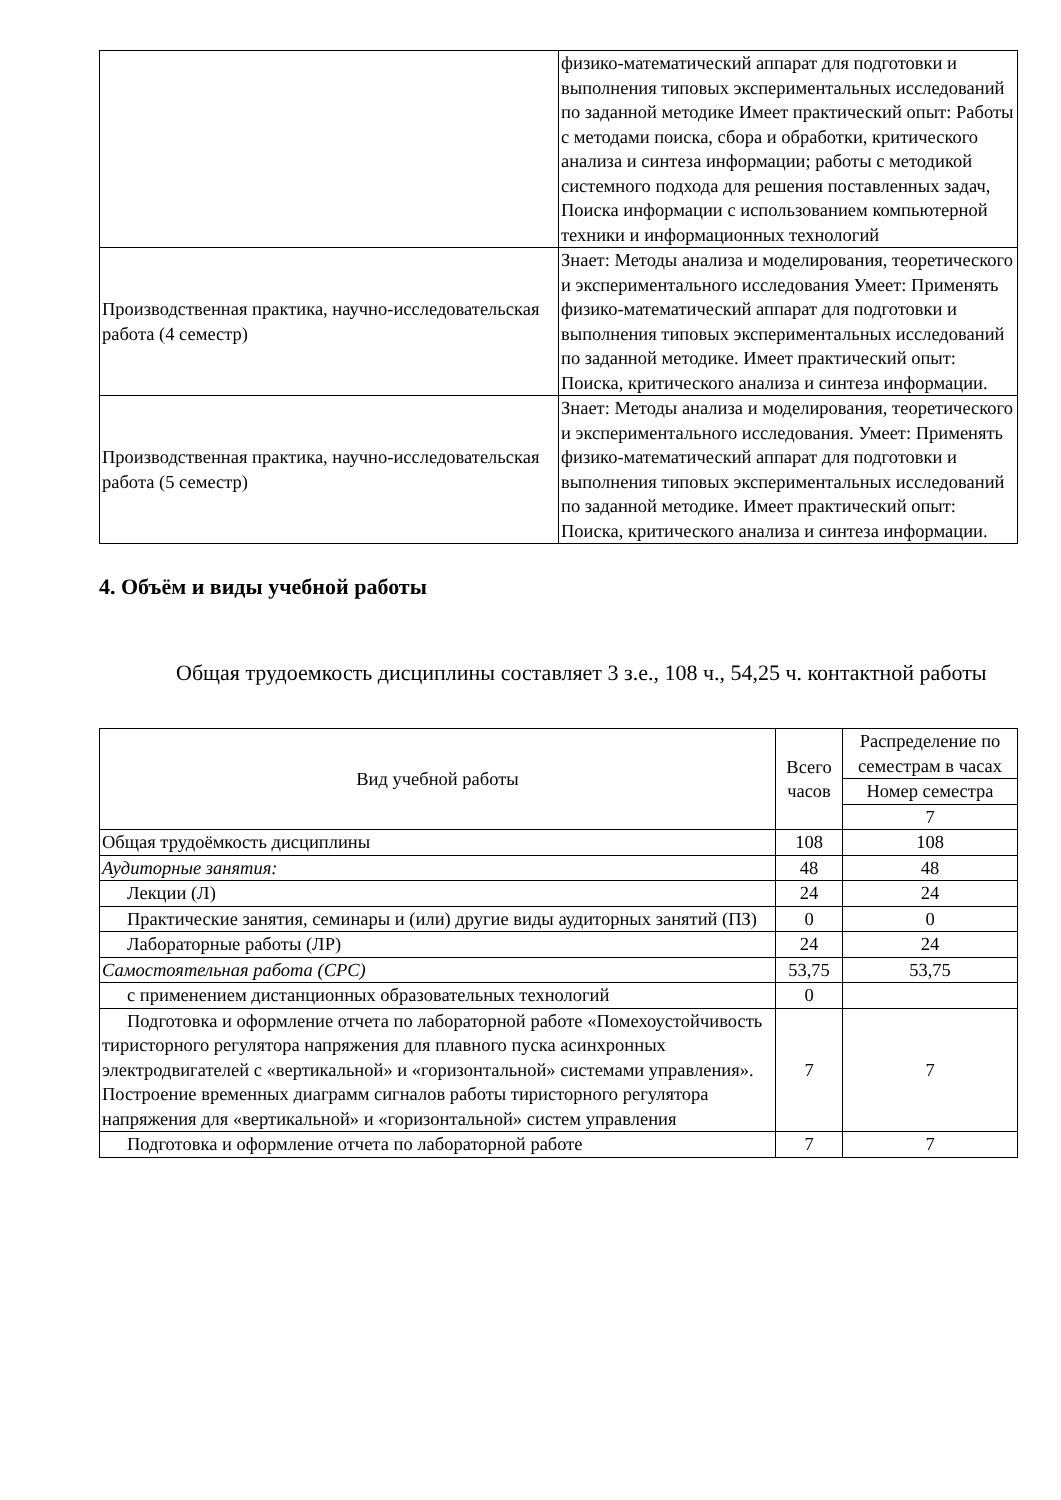| | физико-математический аппарат для подготовки и выполнения типовых экспериментальных исследований по заданной методике Имеет практический опыт: Работы с методами поиска, сбора и обработки, критического анализа и синтеза информации; работы с методикой системного подхода для решения поставленных задач, Поиска информации с использованием компьютерной техники и информационных технологий |
| Производственная практика, научно-исследовательская работа (4 семестр) | Знает: Методы анализа и моделирования, теоретического и экспериментального исследования Умеет: Применять физико-математический аппарат для подготовки и выполнения типовых экспериментальных исследований по заданной методике. Имеет практический опыт: Поиска, критического анализа и синтеза информации. |
| Производственная практика, научно-исследовательская работа (5 семестр) | Знает: Методы анализа и моделирования, теоретического и экспериментального исследования. Умеет: Применять физико-математический аппарат для подготовки и выполнения типовых экспериментальных исследований по заданной методике. Имеет практический опыт: Поиска, критического анализа и синтеза информации. |
4. Объём и виды учебной работы
Общая трудоемкость дисциплины составляет 3 з.е., 108 ч., 54,25 ч. контактной работы
| Вид учебной работы | Всего часов | Распределение по семестрам в часах |
| --- | --- | --- |
| | | Номер семестра |
| | | 7 |
| Общая трудоёмкость дисциплины | 108 | 108 |
| Аудиторные занятия: | 48 | 48 |
| Лекции (Л) | 24 | 24 |
| Практические занятия, семинары и (или) другие виды аудиторных занятий (ПЗ) | 0 | 0 |
| Лабораторные работы (ЛР) | 24 | 24 |
| Самостоятельная работа (СРС) | 53,75 | 53,75 |
| с применением дистанционных образовательных технологий | 0 | |
| Подготовка и оформление отчета по лабораторной работе «Помехоустойчивость тиристорного регулятора напряжения для плавного пуска асинхронных электродвигателей с «вертикальной» и «горизонтальной» системами управления». Построение временных диаграмм сигналов работы тиристорного регулятора напряжения для «вертикальной» и «горизонтальной» систем управления | 7 | 7 |
| Подготовка и оформление отчета по лабораторной работе | 7 | 7 |